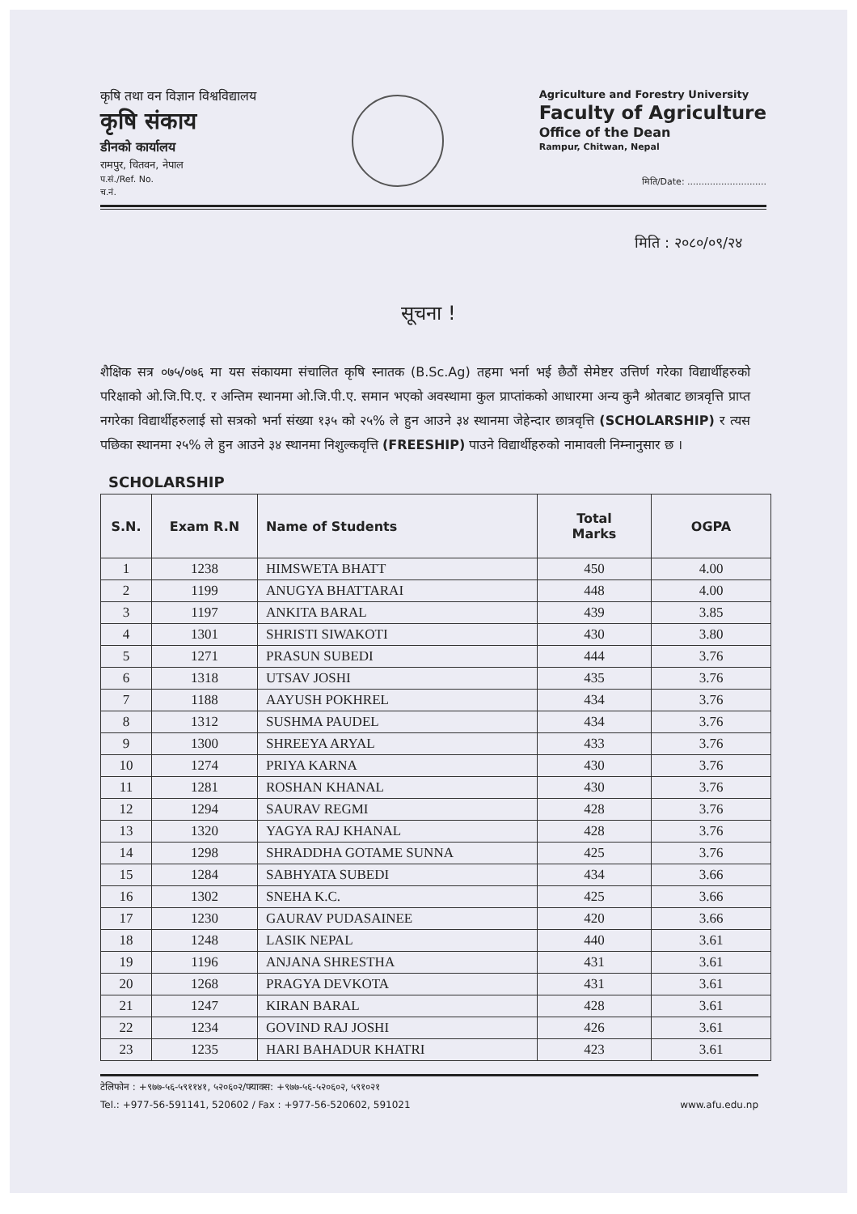कृषि तथा वन विज्ञान विश्वविद्यालय
कृषि संकाय
डीनको कार्यालय
रामपुर, चितवन, नेपाल
प.सं./Ref. No.
च.नं.
Agriculture and Forestry University
Faculty of Agriculture
Office of the Dean
Rampur, Chitwan, Nepal
मिति/Date: ............................
मिति : २०८०/०९/२४
सूचना !
शैक्षिक सत्र ०७५/०७६ मा यस संकायमा संचालित कृषि स्नातक (B.Sc.Ag) तहमा भर्ना भई छैठौं सेमेष्टर उत्तिर्ण गरेका विद्यार्थीहरुको परिक्षाको ओ.जि.पि.ए. र अन्तिम स्थानमा ओ.जि.पी.ए. समान भएको अवस्थामा कुल प्राप्तांकको आधारमा अन्य कुनै श्रोतबाट छात्रवृत्ति प्राप्त नगरेका विद्यार्थीहरुलाई सो सत्रको भर्ना संख्या १३५ को २५% ले हुन आउने ३४ स्थानमा जेहेन्दार छात्रवृत्ति (SCHOLARSHIP) र त्यस पछिका स्थानमा २५% ले हुन आउने ३४ स्थानमा निशुल्कवृत्ति (FREESHIP) पाउने विद्यार्थीहरुको नामावली निम्नानुसार छ ।
SCHOLARSHIP
| S.N. | Exam R.N | Name of Students | Total Marks | OGPA |
| --- | --- | --- | --- | --- |
| 1 | 1238 | HIMSWETA BHATT | 450 | 4.00 |
| 2 | 1199 | ANUGYA BHATTARAI | 448 | 4.00 |
| 3 | 1197 | ANKITA BARAL | 439 | 3.85 |
| 4 | 1301 | SHRISTI SIWAKOTI | 430 | 3.80 |
| 5 | 1271 | PRASUN SUBEDI | 444 | 3.76 |
| 6 | 1318 | UTSAV JOSHI | 435 | 3.76 |
| 7 | 1188 | AAYUSH POKHREL | 434 | 3.76 |
| 8 | 1312 | SUSHMA PAUDEL | 434 | 3.76 |
| 9 | 1300 | SHREEYA ARYAL | 433 | 3.76 |
| 10 | 1274 | PRIYA KARNA | 430 | 3.76 |
| 11 | 1281 | ROSHAN KHANAL | 430 | 3.76 |
| 12 | 1294 | SAURAV REGMI | 428 | 3.76 |
| 13 | 1320 | YAGYA RAJ KHANAL | 428 | 3.76 |
| 14 | 1298 | SHRADDHA GOTAME SUNNA | 425 | 3.76 |
| 15 | 1284 | SABHYATA SUBEDI | 434 | 3.66 |
| 16 | 1302 | SNEHA K.C. | 425 | 3.66 |
| 17 | 1230 | GAURAV PUDASAINEE | 420 | 3.66 |
| 18 | 1248 | LASIK NEPAL | 440 | 3.61 |
| 19 | 1196 | ANJANA SHRESTHA | 431 | 3.61 |
| 20 | 1268 | PRAGYA DEVKOTA | 431 | 3.61 |
| 21 | 1247 | KIRAN BARAL | 428 | 3.61 |
| 22 | 1234 | GOVIND RAJ JOSHI | 426 | 3.61 |
| 23 | 1235 | HARI BAHADUR KHATRI | 423 | 3.61 |
टेलिफोन : +९७७-५६-५९११४१, ५२०६०२/फ्याक्स: +९७७-५६-५२०६०२, ५९१०२१
Tel.: +977-56-591141, 520602 / Fax : +977-56-520602, 591021
www.afu.edu.np